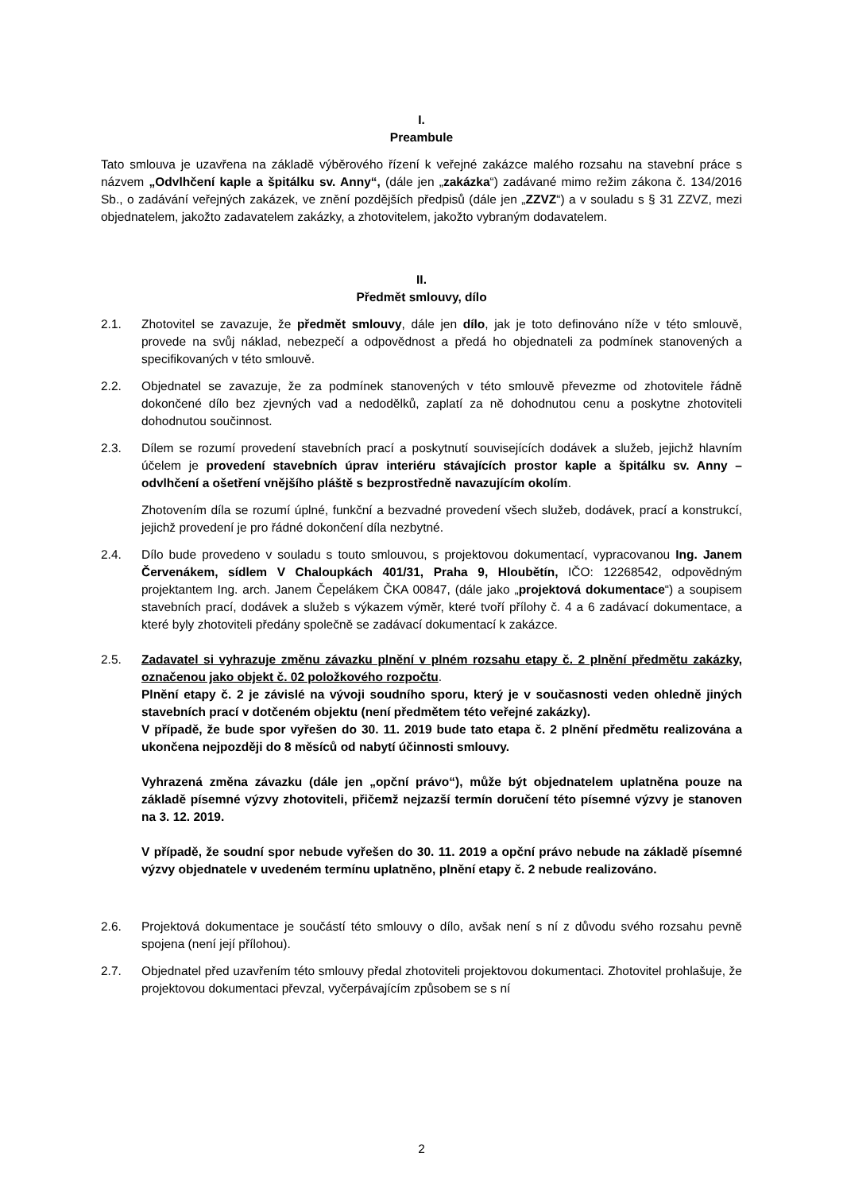I.
Preambule
Tato smlouva je uzavřena na základě výběrového řízení k veřejné zakázce malého rozsahu na stavební práce s názvem „Odvlhčení kaple a špitálku sv. Anny“, (dále jen „zakázka“) zadávané mimo režim zákona č. 134/2016 Sb., o zadávání veřejných zakázek, ve znění pozdějších předpisů (dále jen „ZZVZ“) a v souladu s § 31 ZZVZ, mezi objednatelem, jakožto zadavatelem zakázky, a zhotovitelem, jakožto vybraným dodavatelem.
II.
Předmět smlouvy, dílo
2.1. Zhotovitel se zavazuje, že předmět smlouvy, dále jen dílo, jak je toto definováno níže v této smlouvě, provede na svůj náklad, nebezpečí a odpovědnost a předá ho objednateli za podmínek stanovených a specifikovaných v této smlouvě.
2.2. Objednatel se zavazuje, že za podmínek stanovených v této smlouvě převezme od zhotovitele řádně dokončené dílo bez zjevných vad a nedodělků, zaplatí za ně dohodnutou cenu a poskytne zhotoviteli dohodnutou součinnost.
2.3. Dílem se rozumí provedení stavebních prací a poskytnutí souvisejících dodávek a služeb, jejichž hlavním účelem je provedení stavebních úprav interiéru stávajících prostor kaple a špitálku sv. Anny – odvlhčení a ošetření vnějšího pláště s bezprostředně navazujícím okolím.
Zhotovením díla se rozumí úplné, funkční a bezvadné provedení všech služeb, dodávek, prací a konstrukcí, jejichž provedení je pro řádné dokončení díla nezbytné.
2.4. Dílo bude provedeno v souladu s touto smlouvou, s projektovou dokumentací, vypracovanou Ing. Janem Červenákem, sídlem V Chaloupkách 401/31, Praha 9, Hloubětín, IČO: 12268542, odpovědným projektantem Ing. arch. Janem Čepelákem ČKA 00847, (dále jako „projektová dokumentace“) a soupisem stavebních prací, dodávek a služeb s výkazem výměr, které tvoří přílohy č. 4 a 6 zadávací dokumentace, a které byly zhotoviteli předány společně se zadávací dokumentací k zakázce.
2.5. Zadavatel si vyhrazuje změnu závazku plnění v plném rozsahu etapy č. 2 plnění předmětu zakázky, označenou jako objekt č. 02 položkového rozpočtu.
Plnění etapy č. 2 je závislé na vývoji soudního sporu, který je v současnosti veden ohledně jiných stavebních prací v dotčeném objektu (není předmětem této veřejné zakázky).
V případě, že bude spor vyřešen do 30. 11. 2019 bude tato etapa č. 2 plnění předmětu realizována a ukončena nejpozději do 8 měsíců od nabytí účinnosti smlouvy.
Vyhrazená změna závazku (dále jen „opční právo“), může být objednatelem uplatněna pouze na základě písemné výzvy zhotoviteli, přičemž nejzazší termín doručení této písemné výzvy je stanoven na 3. 12. 2019.
V případě, že soudní spor nebude vyřešen do 30. 11. 2019 a opční právo nebude na základě písemné výzvy objednatele v uvedeném termínu uplatněno, plnění etapy č. 2 nebude realizováno.
2.6. Projektová dokumentace je součástí této smlouvy o dílo, avšak není s ní z důvodu svého rozsahu pevně spojena (není její přílohou).
2.7. Objednatel před uzavřením této smlouvy předal zhotoviteli projektovou dokumentaci. Zhotovitel prohlašuje, že projektovou dokumentaci převzal, vyčerpávajícím způsobem se s ní
2